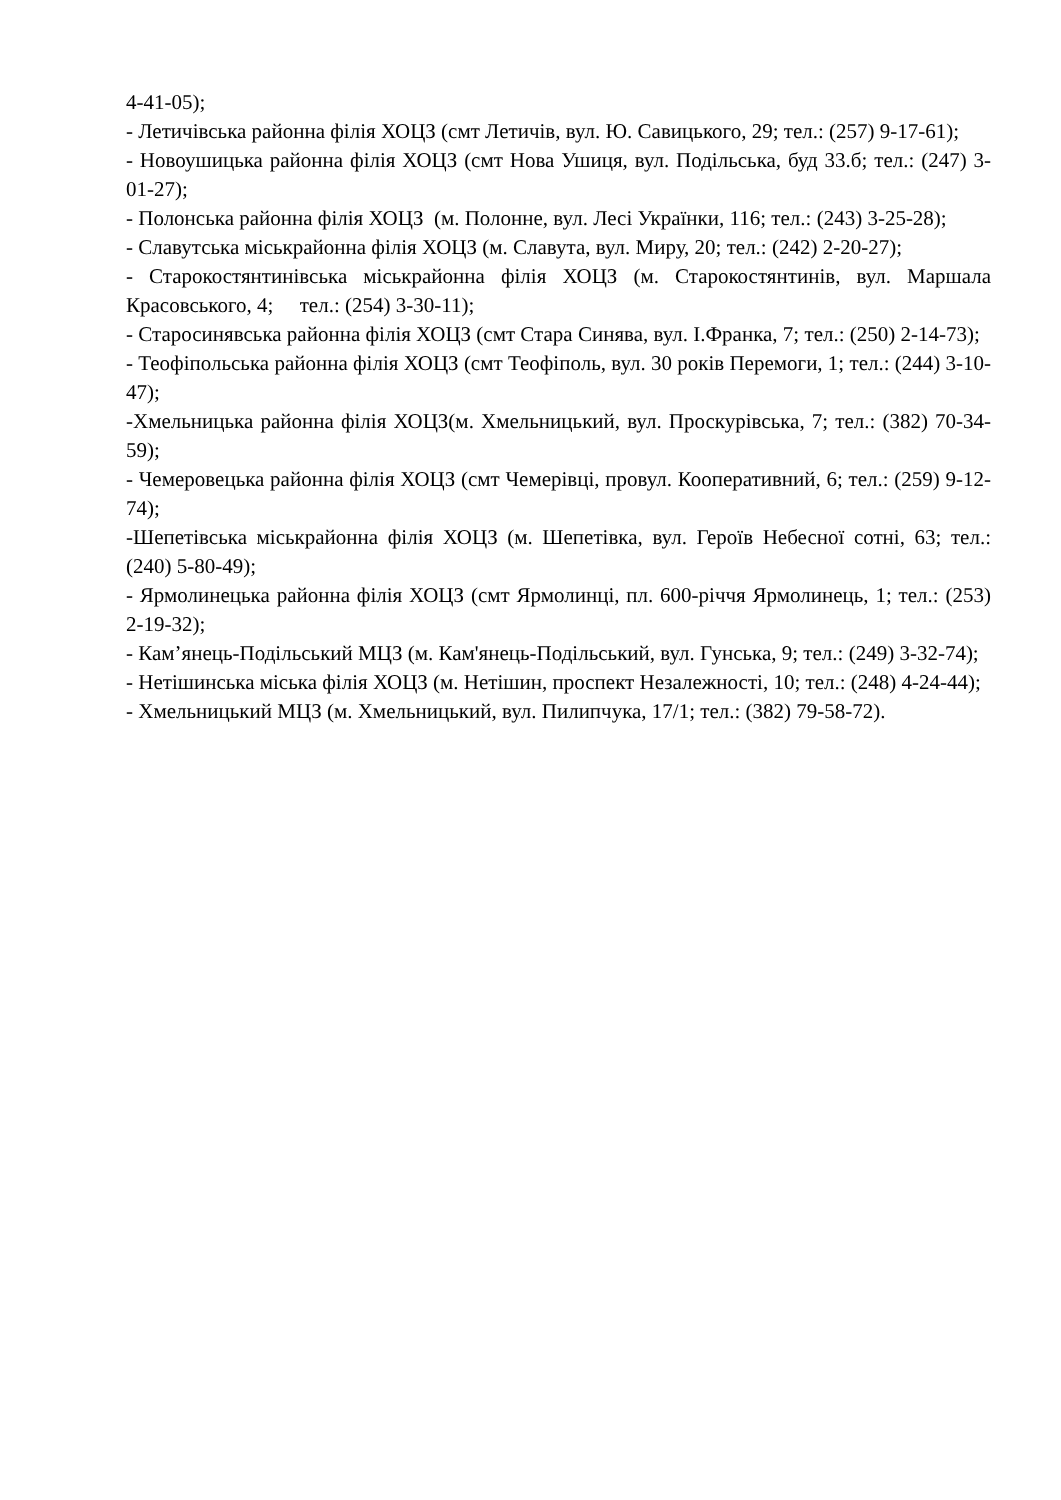4-41-05);
- Летичівська районна філія ХОЦЗ (смт Летичів, вул. Ю. Савицького, 29; тел.: (257) 9-17-61);
- Новоушицька районна філія ХОЦЗ (смт Нова Ушиця, вул. Подільська, буд 33.б; тел.: (247) 3-01-27);
- Полонська районна філія ХОЦЗ (м. Полонне, вул. Лесі Українки, 116; тел.: (243) 3-25-28);
- Славутська міськрайонна філія ХОЦЗ (м. Славута, вул. Миру, 20; тел.: (242) 2-20-27);
- Старокостянтинівська міськрайонна філія ХОЦЗ (м. Старокостянтинів, вул. Маршала Красовського, 4; тел.: (254) 3-30-11);
- Старосинявська районна філія ХОЦЗ (смт Стара Синява, вул. І.Франка, 7; тел.: (250) 2-14-73);
- Теофіпольська районна філія ХОЦЗ (смт Теофіполь, вул. 30 років Перемоги, 1; тел.: (244) 3-10-47);
-Хмельницька районна філія ХОЦЗ(м. Хмельницький, вул. Проскурівська, 7; тел.: (382) 70-34-59);
- Чемеровецька районна філія ХОЦЗ (смт Чемерівці, провул. Кооперативний, 6; тел.: (259) 9-12-74);
-Шепетівська міськрайонна філія ХОЦЗ (м. Шепетівка, вул. Героїв Небесної сотні, 63; тел.: (240) 5-80-49);
- Ярмолинецька районна філія ХОЦЗ (смт Ярмолинці, пл. 600-річчя Ярмолинець, 1; тел.: (253) 2-19-32);
- Кам’янець-Подільський МЦЗ (м. Кам'янець-Подільський, вул. Гунська, 9; тел.: (249) 3-32-74);
- Нетішинська міська філія ХОЦЗ (м. Нетішин, проспект Незалежності, 10; тел.: (248) 4-24-44);
- Хмельницький МЦЗ (м. Хмельницький, вул. Пилипчука, 17/1; тел.: (382) 79-58-72).